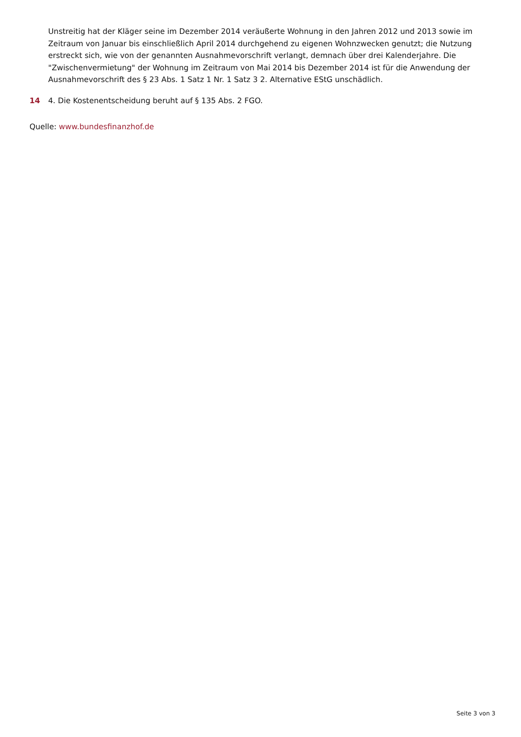Unstreitig hat der Kläger seine im Dezember 2014 veräußerte Wohnung in den Jahren 2012 und 2013 sowie im Zeitraum von Januar bis einschließlich April 2014 durchgehend zu eigenen Wohnzwecken genutzt; die Nutzung erstreckt sich, wie von der genannten Ausnahmevorschrift verlangt, demnach über drei Kalenderjahre. Die "Zwischenvermietung" der Wohnung im Zeitraum von Mai 2014 bis Dezember 2014 ist für die Anwendung der Ausnahmevorschrift des § 23 Abs. 1 Satz 1 Nr. 1 Satz 3 2. Alternative EStG unschädlich.
14 4. Die Kostenentscheidung beruht auf § 135 Abs. 2 FGO.
Quelle: www.bundesfinanzhof.de
Seite 3 von 3